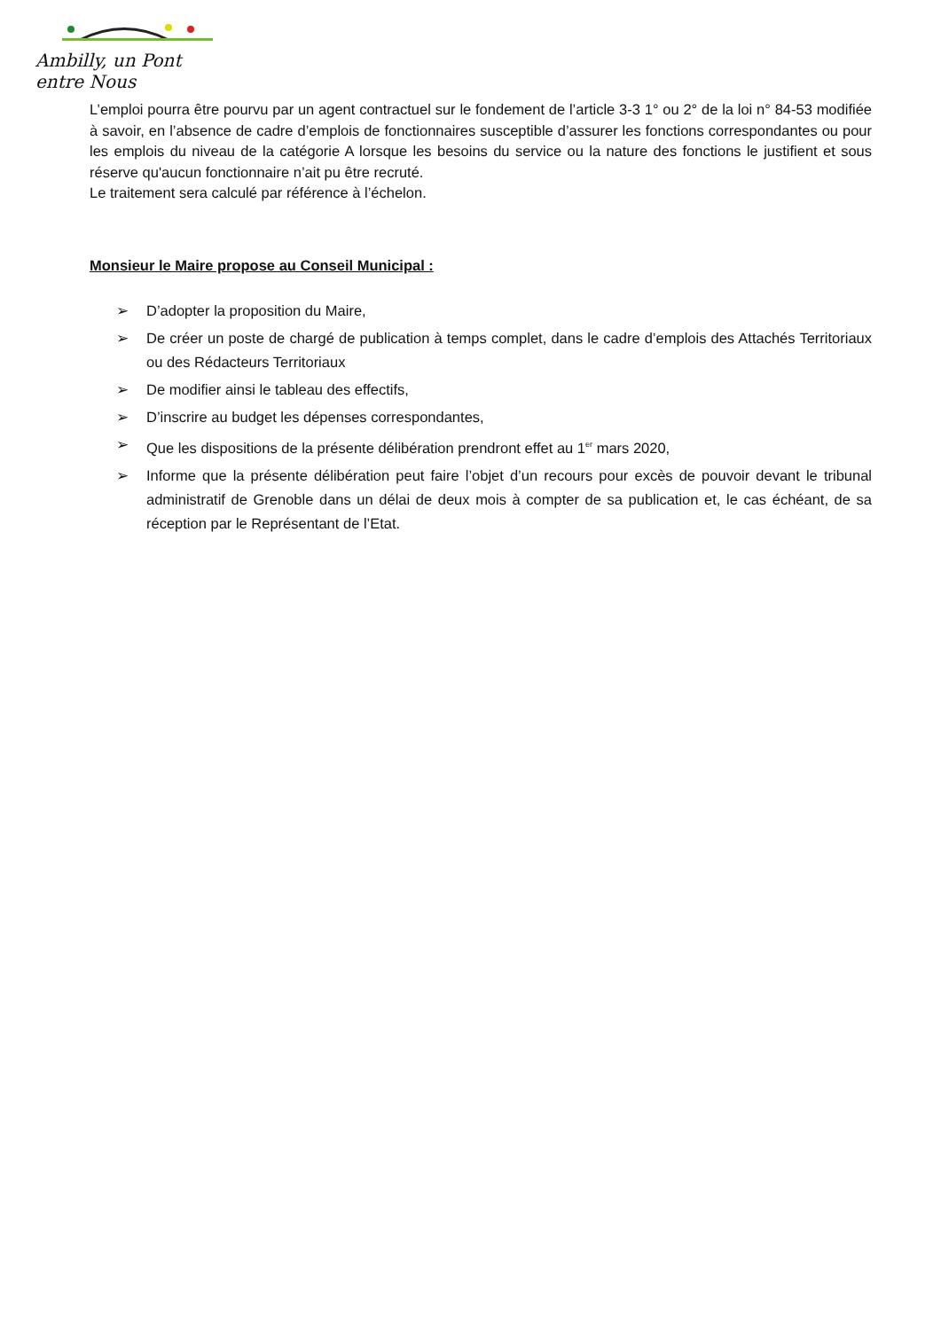Ambilly, un Pont entre Nous
L’emploi pourra être pourvu par un agent contractuel sur le fondement de l’article 3-3 1° ou 2° de la loi n° 84-53 modifiée à savoir, en l’absence de cadre d’emplois de fonctionnaires susceptible d’assurer les fonctions correspondantes ou pour les emplois du niveau de la catégorie A lorsque les besoins du service ou la nature des fonctions le justifient et sous réserve qu'aucun fonctionnaire n’ait pu être recruté.
Le traitement sera calculé par référence à l’échelon.
Monsieur le Maire propose au Conseil Municipal :
➢ D’adopter la proposition du Maire,
➢ De créer un poste de chargé de publication à temps complet, dans le cadre d’emplois des Attachés Territoriaux ou des Rédacteurs Territoriaux
➢ De modifier ainsi le tableau des effectifs,
➢ D’inscrire au budget les dépenses correspondantes,
➢ Que les dispositions de la présente délibération prendront effet au 1<sup>er</sup> mars 2020,
➢ Informe que la présente délibération peut faire l’objet d’un recours pour excès de pouvoir devant le tribunal administratif de Grenoble dans un délai de deux mois à compter de sa publication et, le cas échéant, de sa réception par le Représentant de l’Etat.